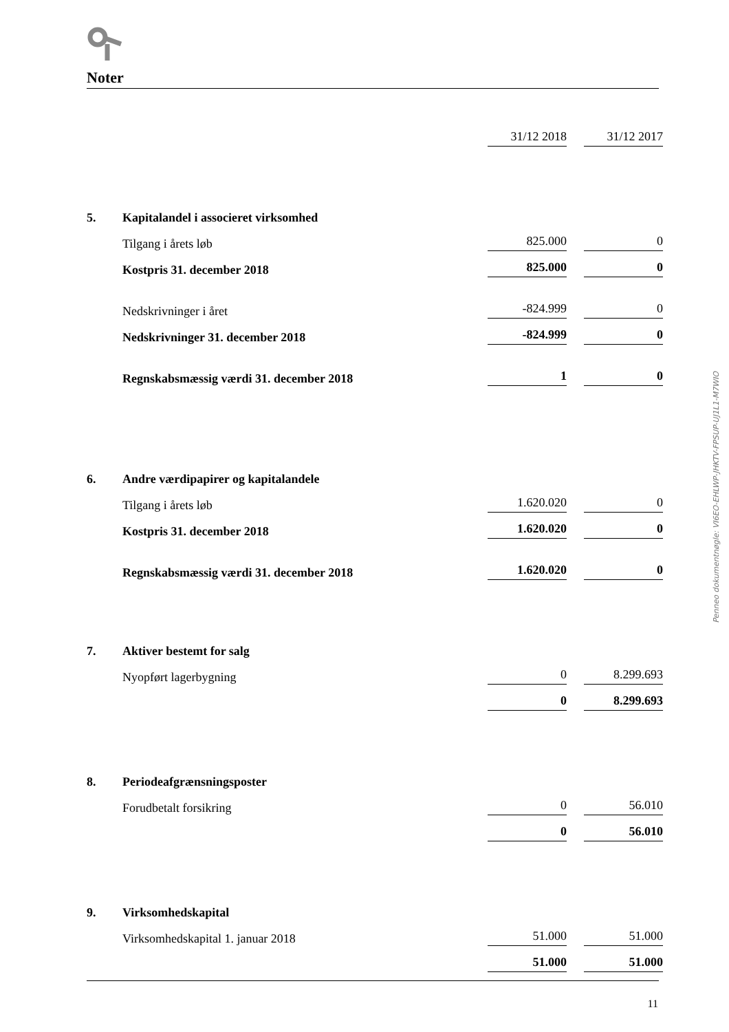Noter
| | | 31/12 2018 | | 31/12 2017 |
| 5. | Kapitalandel i associeret virksomhed | | | |
| | Tilgang i årets løb | 825.000 | | 0 |
| | Kostpris 31. december 2018 | 825.000 | | 0 |
| | Nedskrivninger i året | -824.999 | | 0 |
| | Nedskrivninger 31. december 2018 | -824.999 | | 0 |
| | Regnskabsmæssig værdi 31. december 2018 | 1 | | 0 |
| 6. | Andre værdipapirer og kapitalandele | | | |
| | Tilgang i årets løb | 1.620.020 | | 0 |
| | Kostpris 31. december 2018 | 1.620.020 | | 0 |
| | Regnskabsmæssig værdi 31. december 2018 | 1.620.020 | | 0 |
| 7. | Aktiver bestemt for salg | | | |
| | Nyopført lagerbygning | 0 | | 8.299.693 |
| | | 0 | | 8.299.693 |
| 8. | Periodeafgrænsningsposter | | | |
| | Forudbetalt forsikring | 0 | | 56.010 |
| | | 0 | | 56.010 |
| 9. | Virksomhedskapital | | | |
| | Virksomhedskapital 1. januar 2018 | 51.000 | | 51.000 |
| | | 51.000 | | 51.000 |
Penneo dokumentnøgle: VI6EO-EHLWP-JHKTV-FPSUP-UJ1L1-M7WIO
11